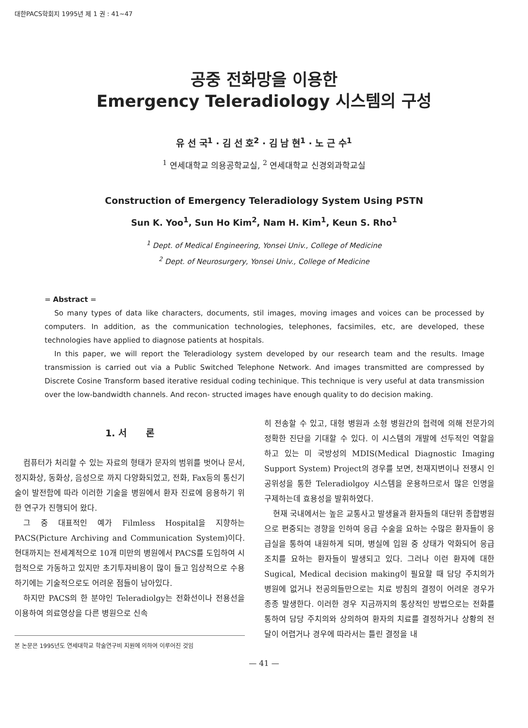대한PACS학회지 1995년 제 1 권 : 41∼47
공중 전화망을 이용한
Emergency Teleradiology 시스템의 구성
유 선 국<sup>1</sup> · 김 선 호<sup>2</sup> · 김 남 현<sup>1</sup> · 노 근 수<sup>1</sup>
<sup>1</sup> 연세대학교 의용공학교실, <sup>2</sup> 연세대학교 신경외과학교실
Construction of Emergency Teleradiology System Using PSTN
Sun K. Yoo<sup>1</sup>, Sun Ho Kim<sup>2</sup>, Nam H. Kim<sup>1</sup>, Keun S. Rho<sup>1</sup>
<sup>1</sup> Dept. of Medical Engineering, Yonsei Univ., College of Medicine
<sup>2</sup> Dept. of Neurosurgery, Yonsei Univ., College of Medicine
= Abstract =
So many types of data like characters, documents, stil images, moving images and voices can be processed by computers. In addition, as the communication technologies, telephones, facsimiles, etc, are developed, these technologies have applied to diagnose patients at hospitals.
In this paper, we will report the Teleradiology system developed by our research team and the results. Image transmission is carried out via a Public Switched Telephone Network. And images transmitted are compressed by Discrete Cosine Transform based iterative residual coding techinique. This technique is very useful at data transmission over the low-bandwidth channels. And recon- structed images have enough quality to do decision making.
1. 서 론
컴퓨터가 처리할 수 있는 자료의 형태가 문자의 범위를 벗어나 문서, 정지화상, 동화상, 음성으로 까지 다양화되었고, 전화, Fax등의 통신기술이 발전함에 따라 이러한 기술을 병원에서 환자 진료에 응용하기 위한 연구가 진행되어 왔다.
그 중 대표적인 예가 Filmless Hospital을 지향하는 PACS(Picture Archiving and Communication System)이다. 현대까지는 전세계적으로 10개 미만의 병원에서 PACS를 도입하여 시험적으로 가동하고 있지만 초기투자비용이 많이 들고 임상적으로 수용하기에는 기술적으로도 어려운 점들이 남아있다.
하지만 PACS의 한 분야인 Teleradiolgy는 전화선이나 전용선을 이용하여 의료영상을 다른 병원으로 신속
본 논문은 1995년도 연세대학교 학술연구비 지원에 의하여 이루어진 것임
히 전송할 수 있고, 대형 병원과 소형 병원간의 협력에 의해 전문가의 정확한 진단을 기대할 수 있다. 이 시스템의 개발에 선두적인 역할을 하고 있는 미 국방성의 MDIS(Medical Diagnostic Imaging Support System) Project의 경우를 보면, 천재지변이나 전쟁시 인공위성을 통한 Teleradiolgoy 시스템을 운용하므로서 많은 인명을 구제하는데 효용성을 발휘하였다.
현재 국내에서는 높은 교통사고 발생율과 환자들의 대단위 종합병원으로 편중되는 경향을 인하여 응급 수술을 요하는 수많은 환자들이 응급실을 통하여 내원하게 되며, 병실에 입원 중 상태가 악화되어 응급 조치를 요하는 환자들이 발생되고 있다. 그러나 이런 환자에 대한 Sugical, Medical decision making이 필요할 때 담당 주치의가 병원에 없거나 전공의들만으로는 치료 방침의 결정이 어려운 경우가 종종 발생한다. 이러한 경우 지금까지의 통상적인 방법으로는 전화를 통하여 담당 주치의와 상의하여 환자의 치료를 결정하거나 상황의 전달이 어렵거나 경우에 따라서는 틀린 결정을 내
— 41 —